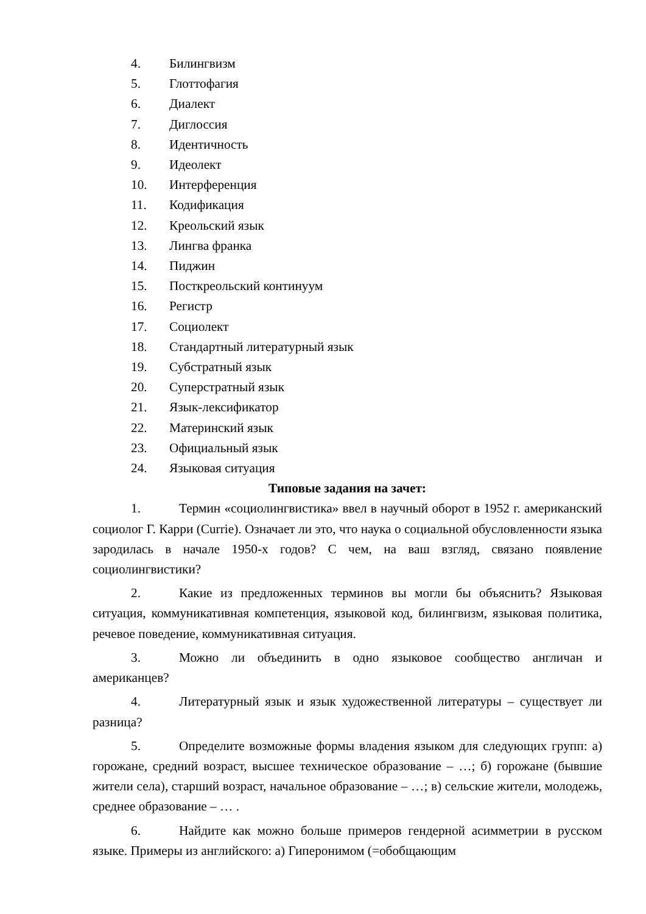4. Билингвизм
5. Глоттофагия
6. Диалект
7. Диглоссия
8. Идентичность
9. Идеолект
10. Интерференция
11. Кодификация
12. Креольский язык
13. Лингва франка
14. Пиджин
15. Посткреольский континуум
16. Регистр
17. Социолект
18. Стандартный литературный язык
19. Субстратный язык
20. Суперстратный язык
21. Язык-лексификатор
22. Материнский язык
23. Официальный язык
24. Языковая ситуация
Типовые задания на зачет:
1. Термин «социолингвистика» ввел в научный оборот в 1952 г. американский социолог Г. Карри (Currie). Означает ли это, что наука о социальной обусловленности языка зародилась в начале 1950-х годов? С чем, на ваш взгляд, связано появление социолингвистики?
2. Какие из предложенных терминов вы могли бы объяснить? Языковая ситуация, коммуникативная компетенция, языковой код, билингвизм, языковая политика, речевое поведение, коммуникативная ситуация.
3. Можно ли объединить в одно языковое сообщество англичан и американцев?
4. Литературный язык и язык художественной литературы – существует ли разница?
5. Определите возможные формы владения языком для следующих групп: а) горожане, средний возраст, высшее техническое образование – …; б) горожане (бывшие жители села), старший возраст, начальное образование – …; в) сельские жители, молодежь, среднее образование – … .
6. Найдите как можно больше примеров гендерной асимметрии в русском языке. Примеры из английского: а) Гиперонимом (=обобщающим